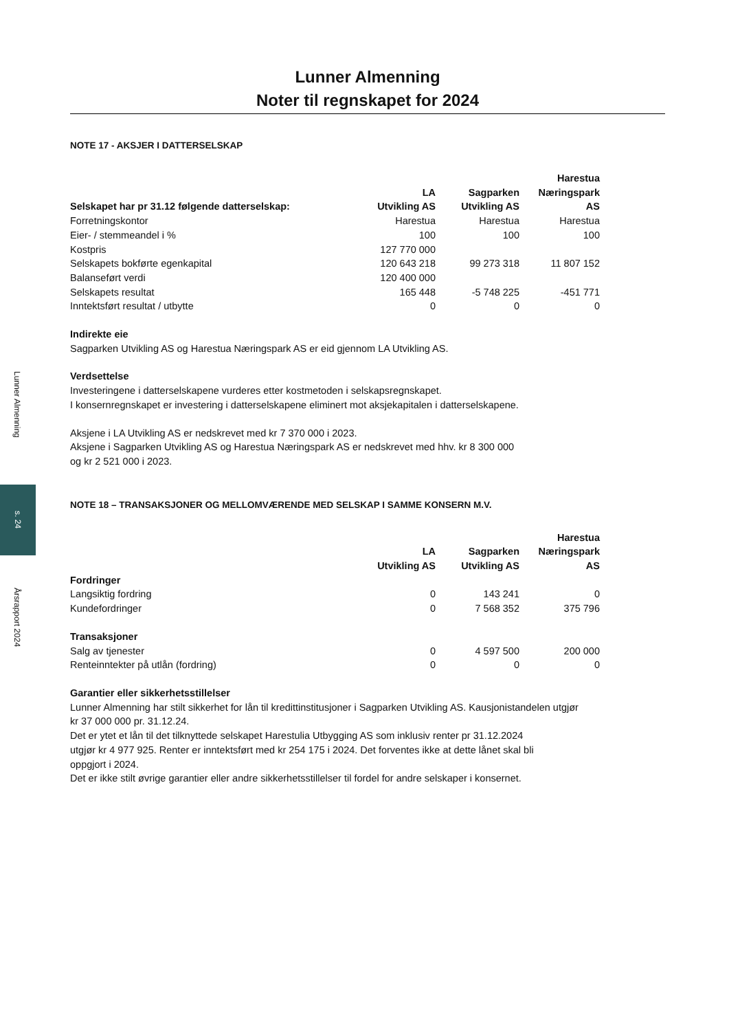Lunner Almenning
s. 24
Årsrapport 2024
Lunner Almenning
Noter til regnskapet for 2024
NOTE 17 - AKSJER I DATTERSELSKAP
| Selskapet har pr 31.12 følgende datterselskap: | LA Utvikling AS | Sagparken Utvikling AS | Harestua Næringspark AS |
| --- | --- | --- | --- |
| Forretningskontor | Harestua | Harestua | Harestua |
| Eier- / stemmeandel i % | 100 | 100 | 100 |
| Kostpris | 127 770 000 | | |
| Selskapets bokførte egenkapital | 120 643 218 | 99 273 318 | 11 807 152 |
| Balanseført verdi | 120 400 000 | | |
| Selskapets resultat | 165 448 | -5 748 225 | -451 771 |
| Inntektsført resultat / utbytte | 0 | 0 | 0 |
Indirekte eie
Sagparken Utvikling AS og Harestua Næringspark AS er eid gjennom LA Utvikling AS.
Verdsettelse
Investeringene i datterselskapene vurderes etter kostmetoden i selskapsregnskapet.
I konsernregnskapet er investering i datterselskapene eliminert mot aksjekapitalen i datterselskapene.
Aksjene i LA Utvikling AS er nedskrevet med kr 7 370 000 i 2023.
Aksjene i Sagparken Utvikling AS og Harestua Næringspark AS er nedskrevet med hhv. kr 8 300 000
og kr 2 521 000 i 2023.
NOTE 18 – TRANSAKSJONER OG MELLOMVÆRENDE MED SELSKAP I SAMME KONSERN M.V.
| | LA Utvikling AS | Sagparken Utvikling AS | Harestua Næringspark AS |
| --- | --- | --- | --- |
| Fordringer | | | |
| Langsiktig fordring | 0 | 143 241 | 0 |
| Kundefordringer | 0 | 7 568 352 | 375 796 |
| Transaksjoner | | | |
| Salg av tjenester | 0 | 4 597 500 | 200 000 |
| Renteinntekter på utlån (fordring) | 0 | 0 | 0 |
Garantier eller sikkerhetsstillelser
Lunner Almenning har stilt sikkerhet for lån til kredittinstitusjoner i Sagparken Utvikling AS. Kausjonistandelen utgjør
kr 37 000 000 pr. 31.12.24.
Det er ytet et lån til det tilknyttede selskapet Harestulia Utbygging AS som inklusiv renter pr 31.12.2024
utgjør kr 4 977 925. Renter er inntektsført med kr 254 175 i 2024. Det forventes ikke at dette lånet skal bli
oppgjort i 2024.
Det er ikke stilt øvrige garantier eller andre sikkerhetsstillelser til fordel for andre selskaper i konsernet.